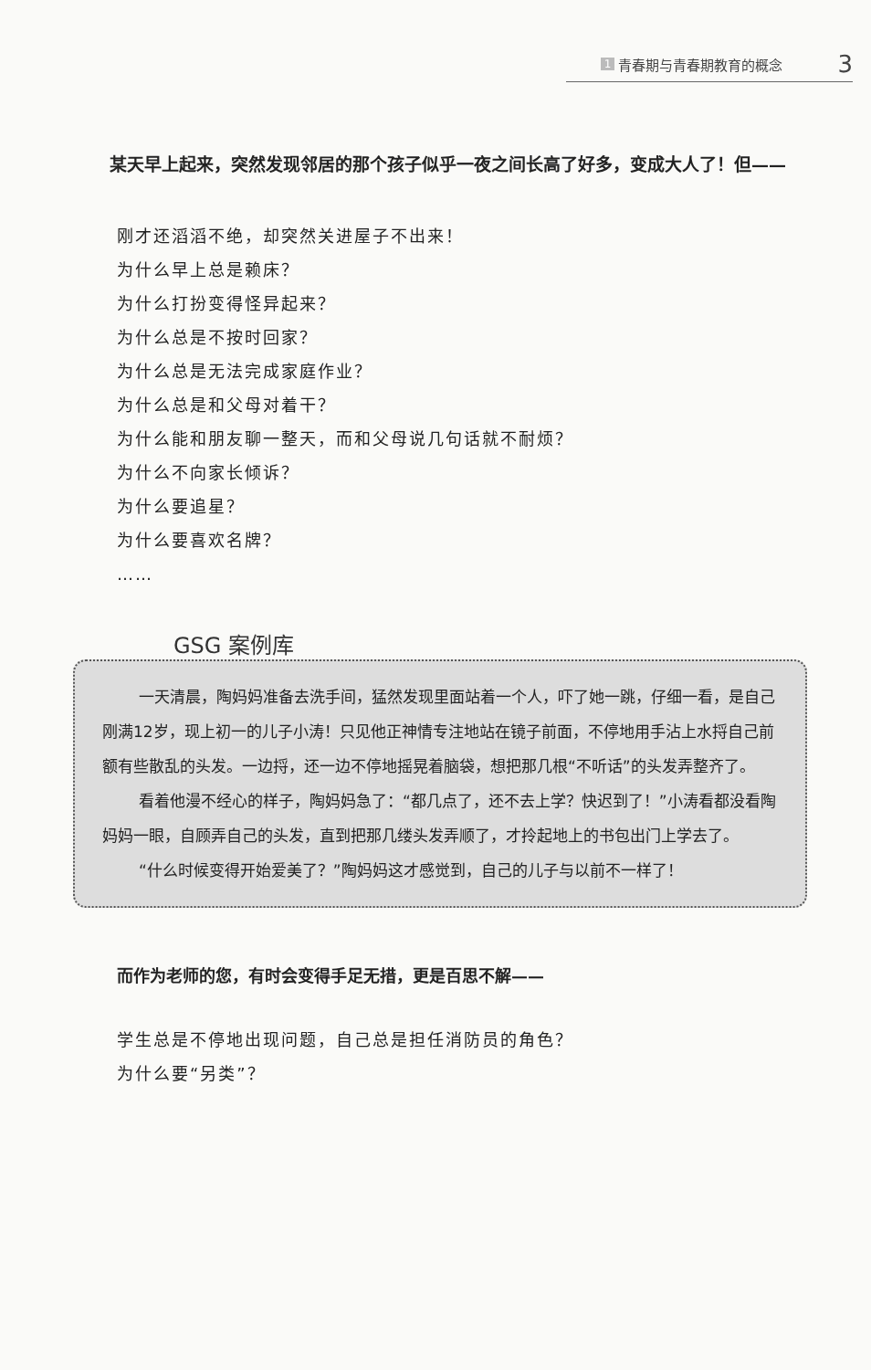1 青春期与青春期教育的概念 3
某天早上起来，突然发现邻居的那个孩子似乎一夜之间长高了好多，变成大人了！但——
刚才还滔滔不绝，却突然关进屋子不出来！
为什么早上总是赖床？
为什么打扮变得怪异起来？
为什么总是不按时回家？
为什么总是无法完成家庭作业？
为什么总是和父母对着干？
为什么能和朋友聊一整天，而和父母说几句话就不耐烦？
为什么不向家长倾诉？
为什么要追星？
为什么要喜欢名牌？
……
GSG 案例库
一天清晨，陶妈妈准备去洗手间，猛然发现里面站着一个人，吓了她一跳，仔细一看，是自己刚满12岁，现上初一的儿子小涛！只见他正神情专注地站在镜子前面，不停地用手沾上水捋自己前额有些散乱的头发。一边捋，还一边不停地摇晃着脑袋，想把那几根“不听话”的头发弄整齐了。
看着他漫不经心的样子，陶妈妈急了：“都几点了，还不去上学？快迟到了！”小涛看都没看陶妈妈一眼，自顾弄自己的头发，直到把那几缕头发弄顺了，才拎起地上的书包出门上学去了。
“什么时候变得开始爱美了？”陶妈妈这才感觉到，自己的儿子与以前不一样了！
而作为老师的您，有时会变得手足无措，更是百思不解——
学生总是不停地出现问题，自己总是担任消防员的角色？
为什么要“另类”？